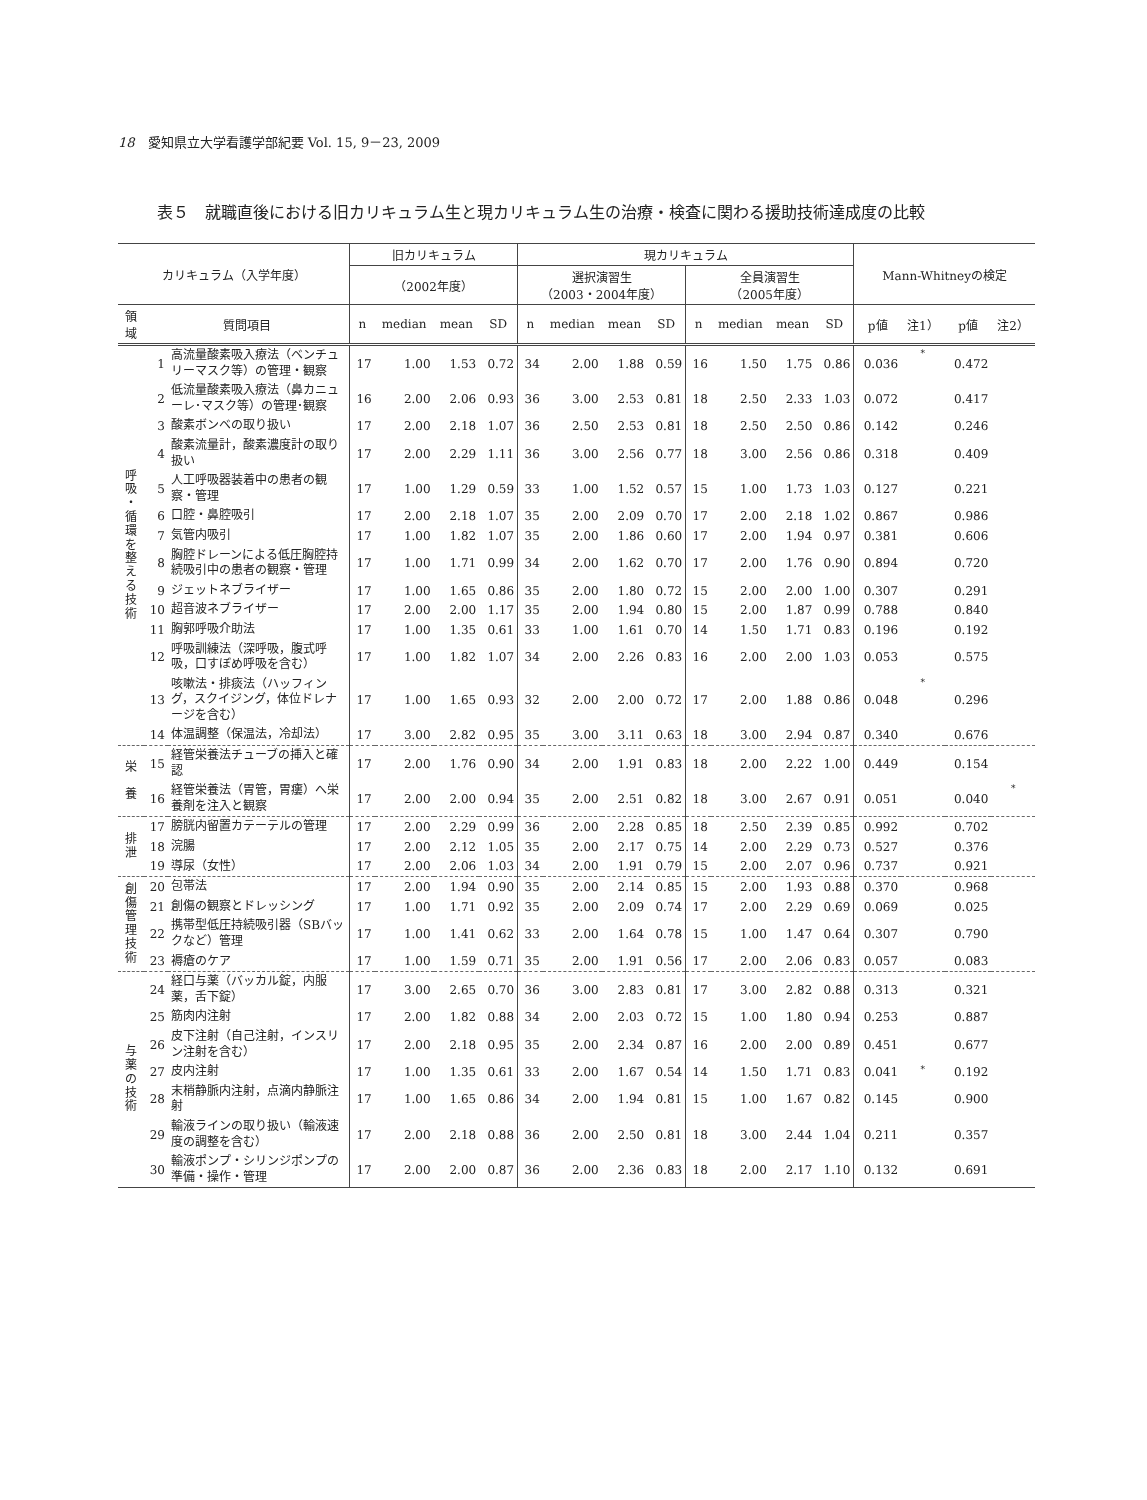18　愛知県立大学看護学部紀要 Vol. 15, 9－23, 2009
表５　就職直後における旧カリキュラム生と現カリキュラム生の治療・検査に関わる援助技術達成度の比較
| カリキュラム（入学年度） | | | 旧カリキュラム | | | | 現カリキュラム | | | | | | | | Mann-Whitneyの検定 | | | |
| --- | --- | --- | --- | --- | --- | --- | --- | --- | --- | --- | --- | --- | --- | --- | --- | --- | --- | --- |
| | | | （2002年度） | | | | 選択演習生 （2003・2004年度） | | | | 全員演習生 （2005年度） | | | | | | | |
| 領 域 | 質問項目 | | n | median | mean | SD | n | median | mean | SD | n | median | mean | SD | p値 | 注1） | p値 | 注2） |
| 呼 吸 ・ 循 環 を 整 え る 技 術 | 1 | 高流量酸素吸入療法（ベンチュリーマスク等）の管理・観察 | 17 | 1.00 | 1.53 | 0.72 | 34 | 2.00 | 1.88 | 0.59 | 16 | 1.50 | 1.75 | 0.86 | 0.036 | * | 0.472 | |
| | 2 | 低流量酸素吸入療法（鼻カニューレ･マスク等）の管理･観察 | 16 | 2.00 | 2.06 | 0.93 | 36 | 3.00 | 2.53 | 0.81 | 18 | 2.50 | 2.33 | 1.03 | 0.072 | | 0.417 | |
| | 3 | 酸素ボンベの取り扱い | 17 | 2.00 | 2.18 | 1.07 | 36 | 2.50 | 2.53 | 0.81 | 18 | 2.50 | 2.50 | 0.86 | 0.142 | | 0.246 | |
| | 4 | 酸素流量計，酸素濃度計の取り扱い | 17 | 2.00 | 2.29 | 1.11 | 36 | 3.00 | 2.56 | 0.77 | 18 | 3.00 | 2.56 | 0.86 | 0.318 | | 0.409 | |
| | 5 | 人工呼吸器装着中の患者の観察・管理 | 17 | 1.00 | 1.29 | 0.59 | 33 | 1.00 | 1.52 | 0.57 | 15 | 1.00 | 1.73 | 1.03 | 0.127 | | 0.221 | |
| | 6 | 口腔・鼻腔吸引 | 17 | 2.00 | 2.18 | 1.07 | 35 | 2.00 | 2.09 | 0.70 | 17 | 2.00 | 2.18 | 1.02 | 0.867 | | 0.986 | |
| | 7 | 気管内吸引 | 17 | 1.00 | 1.82 | 1.07 | 35 | 2.00 | 1.86 | 0.60 | 17 | 2.00 | 1.94 | 0.97 | 0.381 | | 0.606 | |
| | 8 | 胸腔ドレーンによる低圧胸腔持続吸引中の患者の観察・管理 | 17 | 1.00 | 1.71 | 0.99 | 34 | 2.00 | 1.62 | 0.70 | 17 | 2.00 | 1.76 | 0.90 | 0.894 | | 0.720 | |
| | 9 | ジェットネブライザー | 17 | 1.00 | 1.65 | 0.86 | 35 | 2.00 | 1.80 | 0.72 | 15 | 2.00 | 2.00 | 1.00 | 0.307 | | 0.291 | |
| | 10 | 超音波ネブライザー | 17 | 2.00 | 2.00 | 1.17 | 35 | 2.00 | 1.94 | 0.80 | 15 | 2.00 | 1.87 | 0.99 | 0.788 | | 0.840 | |
| | 11 | 胸郭呼吸介助法 | 17 | 1.00 | 1.35 | 0.61 | 33 | 1.00 | 1.61 | 0.70 | 14 | 1.50 | 1.71 | 0.83 | 0.196 | | 0.192 | |
| | 12 | 呼吸訓練法（深呼吸，腹式呼吸，口すぼめ呼吸を含む） | 17 | 1.00 | 1.82 | 1.07 | 34 | 2.00 | 2.26 | 0.83 | 16 | 2.00 | 2.00 | 1.03 | 0.053 | | 0.575 | |
| | 13 | 咳嗽法・排痰法（ハッフィング，スクイジング，体位ドレナージを含む） | 17 | 1.00 | 1.65 | 0.93 | 32 | 2.00 | 2.00 | 0.72 | 17 | 2.00 | 1.88 | 0.86 | 0.048 | * | 0.296 | |
| | 14 | 体温調整（保温法，冷却法） | 17 | 3.00 | 2.82 | 0.95 | 35 | 3.00 | 3.11 | 0.63 | 18 | 3.00 | 2.94 | 0.87 | 0.340 | | 0.676 | |
| 栄 養 | 15 | 経管栄養法チューブの挿入と確認 | 17 | 2.00 | 1.76 | 0.90 | 34 | 2.00 | 1.91 | 0.83 | 18 | 2.00 | 2.22 | 1.00 | 0.449 | | 0.154 | |
| | 16 | 経管栄養法（胃管，胃瘻）へ栄養剤を注入と観察 | 17 | 2.00 | 2.00 | 0.94 | 35 | 2.00 | 2.51 | 0.82 | 18 | 3.00 | 2.67 | 0.91 | 0.051 | | 0.040 | * |
| 排 泄 | 17 | 膀胱内留置カテーテルの管理 | 17 | 2.00 | 2.29 | 0.99 | 36 | 2.00 | 2.28 | 0.85 | 18 | 2.50 | 2.39 | 0.85 | 0.992 | | 0.702 | |
| | 18 | 浣腸 | 17 | 2.00 | 2.12 | 1.05 | 35 | 2.00 | 2.17 | 0.75 | 14 | 2.00 | 2.29 | 0.73 | 0.527 | | 0.376 | |
| | 19 | 導尿（女性） | 17 | 2.00 | 2.06 | 1.03 | 34 | 2.00 | 1.91 | 0.79 | 15 | 2.00 | 2.07 | 0.96 | 0.737 | | 0.921 | |
| 創 傷 管 理 技 術 | 20 | 包帯法 | 17 | 2.00 | 1.94 | 0.90 | 35 | 2.00 | 2.14 | 0.85 | 15 | 2.00 | 1.93 | 0.88 | 0.370 | | 0.968 | |
| | 21 | 創傷の観察とドレッシング | 17 | 1.00 | 1.71 | 0.92 | 35 | 2.00 | 2.09 | 0.74 | 17 | 2.00 | 2.29 | 0.69 | 0.069 | | 0.025 | |
| | 22 | 携帯型低圧持続吸引器（SBバックなど）管理 | 17 | 1.00 | 1.41 | 0.62 | 33 | 2.00 | 1.64 | 0.78 | 15 | 1.00 | 1.47 | 0.64 | 0.307 | | 0.790 | |
| | 23 | 褥瘡のケア | 17 | 1.00 | 1.59 | 0.71 | 35 | 2.00 | 1.91 | 0.56 | 17 | 2.00 | 2.06 | 0.83 | 0.057 | | 0.083 | |
| 与 薬 の 技 術 | 24 | 経口与薬（バッカル錠，内服薬，舌下錠） | 17 | 3.00 | 2.65 | 0.70 | 36 | 3.00 | 2.83 | 0.81 | 17 | 3.00 | 2.82 | 0.88 | 0.313 | | 0.321 | |
| | 25 | 筋肉内注射 | 17 | 2.00 | 1.82 | 0.88 | 34 | 2.00 | 2.03 | 0.72 | 15 | 1.00 | 1.80 | 0.94 | 0.253 | | 0.887 | |
| | 26 | 皮下注射（自己注射，インスリン注射を含む） | 17 | 2.00 | 2.18 | 0.95 | 35 | 2.00 | 2.34 | 0.87 | 16 | 2.00 | 2.00 | 0.89 | 0.451 | | 0.677 | |
| | 27 | 皮内注射 | 17 | 1.00 | 1.35 | 0.61 | 33 | 2.00 | 1.67 | 0.54 | 14 | 1.50 | 1.71 | 0.83 | 0.041 | * | 0.192 | |
| | 28 | 末梢静脈内注射，点滴内静脈注射 | 17 | 1.00 | 1.65 | 0.86 | 34 | 2.00 | 1.94 | 0.81 | 15 | 1.00 | 1.67 | 0.82 | 0.145 | | 0.900 | |
| | 29 | 輸液ラインの取り扱い（輸液速度の調整を含む） | 17 | 2.00 | 2.18 | 0.88 | 36 | 2.00 | 2.50 | 0.81 | 18 | 3.00 | 2.44 | 1.04 | 0.211 | | 0.357 | |
| | 30 | 輸液ポンプ・シリンジポンプの準備・操作・管理 | 17 | 2.00 | 2.00 | 0.87 | 36 | 2.00 | 2.36 | 0.83 | 18 | 2.00 | 2.17 | 1.10 | 0.132 | | 0.691 | |